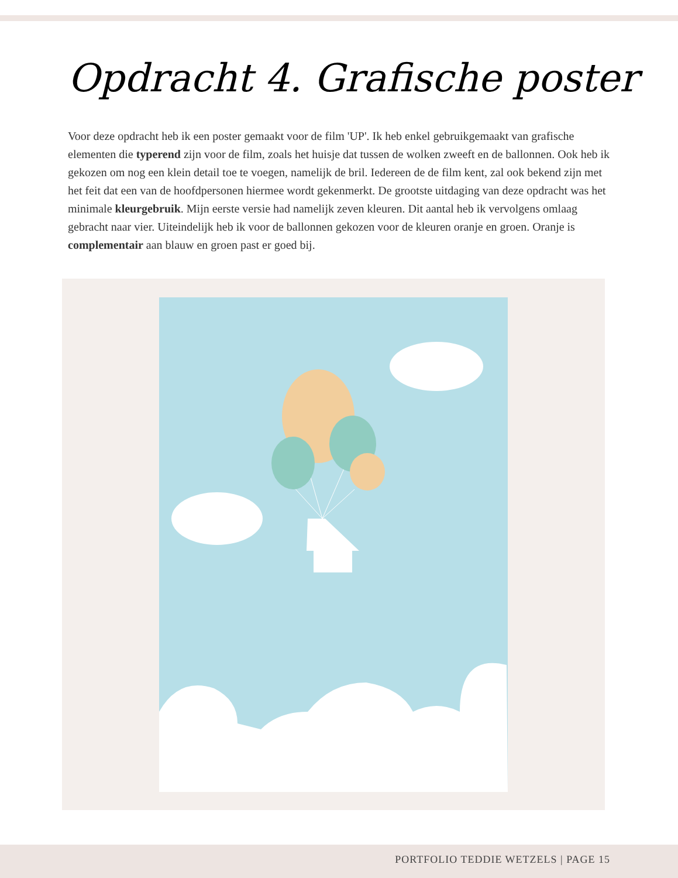Opdracht 4. Grafische poster
Voor deze opdracht heb ik een poster gemaakt voor de film 'UP'. Ik heb enkel gebruikgemaakt van grafische elementen die typerend zijn voor de film, zoals het huisje dat tussen de wolken zweeft en de ballonnen. Ook heb ik gekozen om nog een klein detail toe te voegen, namelijk de bril. Iedereen de de film kent, zal ook bekend zijn met het feit dat een van de hoofdpersonen hiermee wordt gekenmerkt. De grootste uitdaging van deze opdracht was het minimale kleurgebruik. Mijn eerste versie had namelijk zeven kleuren. Dit aantal heb ik vervolgens omlaag gebracht naar vier. Uiteindelijk heb ik voor de ballonnen gekozen voor de kleuren oranje en groen. Oranje is complementair aan blauw en groen past er goed bij.
PORTFOLIO TEDDIE WETZELS | PAGE 15